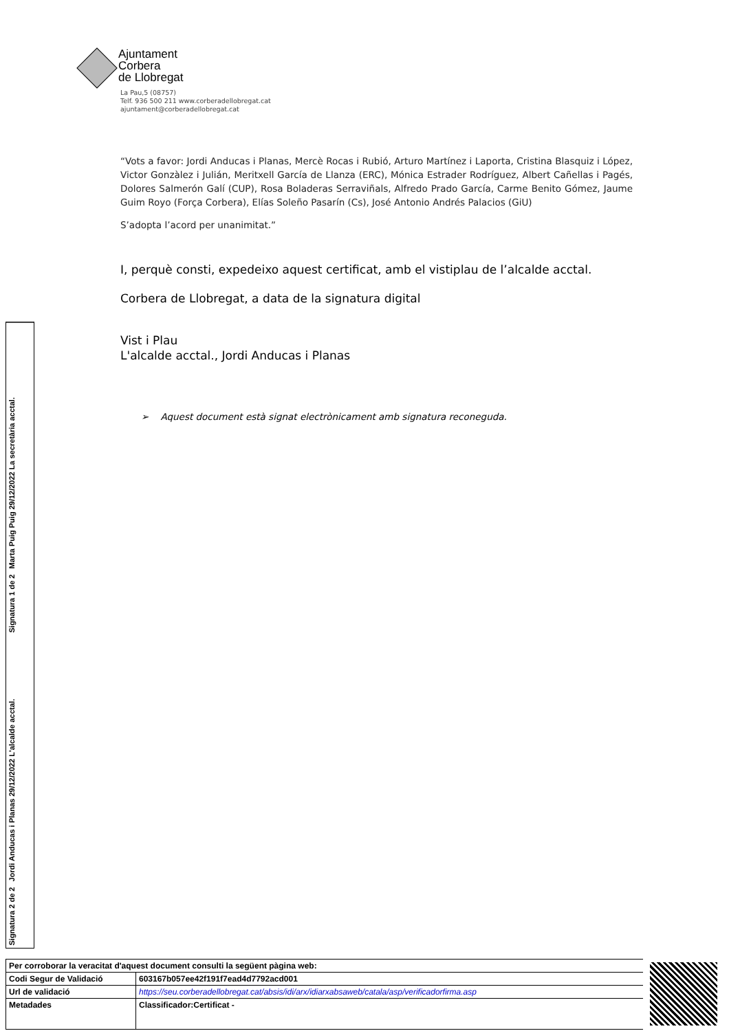Ajuntament
Corbera
de Llobregat
La Pau,5 (08757)
Telf. 936 500 211 www.corberadellobregat.cat
ajuntament@corberadellobregat.cat
“Vots a favor: Jordi Anducas i Planas, Mercè Rocas i Rubió, Arturo Martínez i Laporta, Cristina Blasquiz i López, Victor Gonzàlez i Julián, Meritxell García de Llanza (ERC), Mónica Estrader Rodríguez, Albert Cañellas i Pagés, Dolores Salmerón Galí (CUP), Rosa Boladeras Serraviñals, Alfredo Prado García, Carme Benito Gómez, Jaume Guim Royo (Força Corbera), Elías Soleño Pasarín (Cs), José Antonio Andrés Palacios (GiU)
S’adopta l’acord per unanimitat.”
I, perquè consti, expedeixo aquest certificat, amb el vistiplau de l’alcalde acctal.
Corbera de Llobregat, a data de la signatura digital
Vist i Plau
L'alcalde acctal., Jordi Anducas i Planas
➢ Aquest document està signat electrònicament amb signatura reconeguda.
Signatura 1 de 2
Marta Puig Puig 29/12/2022 La secretària acctal.
Signatura 2 de 2
Jordi Anducas i Planas 29/12/2022 L'alcalde acctal.
| Per corroborar la veracitat d'aquest document consulti la següent pàgina web: | | |
| Codi Segur de Validació | 603167b057ee42f191f7ead4d7792acd001 | |
| Url de validació | https://seu.corberadellobregat.cat/absis/idi/arx/idiarxabsaweb/catala/asp/verificadorfirma.asp | |
| Metadades | Classificador:Certificat - | |